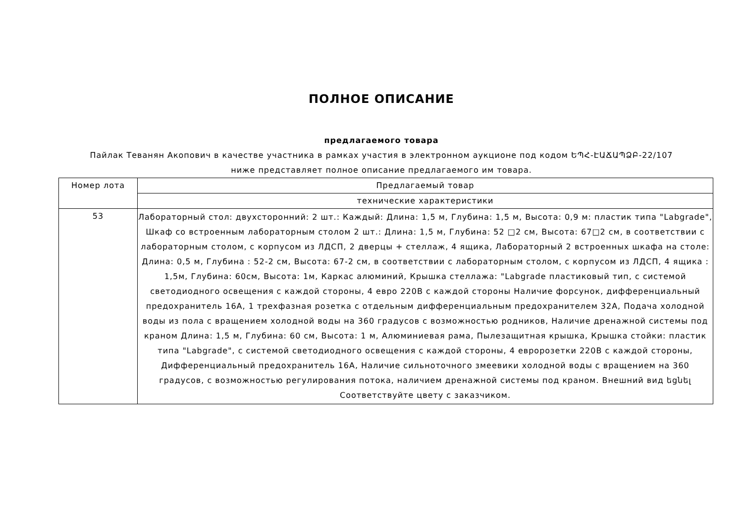ПОЛНОЕ ОПИСАНИЕ
предлагаемого товара
Пайлак Теванян Акопович в качестве участника в рамках участия в электронном аукционе под кодом ԵՊՀ-ԷԱՃԱՊՁԲ-22/107
ниже представляет полное описание предлагаемого им товара.
| Номер лота | Предлагаемый товар |
| --- | --- |
| | технические характеристики |
| 53 | Лабораторный стол: двухсторонний: 2 шт.: Каждый: Длина: 1,5 м, Глубина: 1,5 м, Высота: 0,9 м: пластик типа "Labgrade", Шкаф со встроенным лабораторным столом 2 шт.: Длина: 1,5 м, Глубина: 52 □2 см, Высота: 67□2 см, в соответствии с лабораторным столом, с корпусом из ЛДСП, 2 дверцы + стеллаж, 4 ящика, Лабораторный 2 встроенных шкафа на столе: Длина: 0,5 м, Глубина : 52-2 см, Высота: 67-2 см, в соответствии с лабораторным столом, с корпусом из ЛДСП, 4 ящика : 1,5м, Глубина: 60см, Высота: 1м, Каркас алюминий, Крышка стеллажа: "Labgrade пластиковый тип, с системой светодиодного освещения с каждой стороны, 4 евро 220В с каждой стороны Наличие форсунок, дифференциальный предохранитель 16А, 1 трехфазная розетка с отдельным дифференциальным предохранителем 32А, Подача холодной воды из пола с вращением холодной воды на 360 градусов с возможностью родников, Наличие дренажной системы под краном Длина: 1,5 м, Глубина: 60 см, Высота: 1 м, Алюминиевая рама, Пылезащитная крышка, Крышка стойки: пластик типа "Labgrade", с системой светодиодного освещения с каждой стороны, 4 евророзетки 220В с каждой стороны, Дифференциальный предохранитель 16А, Наличие сильноточного змеевики холодной воды с вращением на 360 градусов, с возможностью регулирования потока, наличием дренажной системы под краном. Внешний вид եցնել Соответствуйте цвету с заказчиком. |